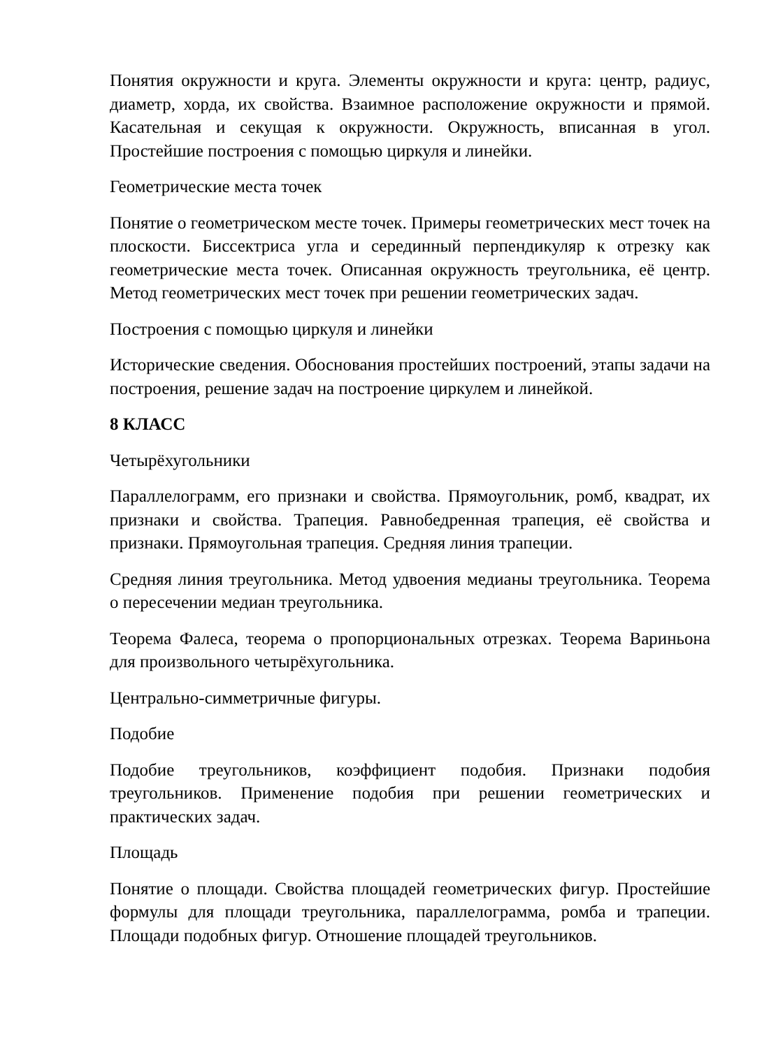Понятия окружности и круга. Элементы окружности и круга: центр, радиус, диаметр, хорда, их свойства. Взаимное расположение окружности и прямой. Касательная и секущая к окружности. Окружность, вписанная в угол. Простейшие построения с помощью циркуля и линейки.
Геометрические места точек
Понятие о геометрическом месте точек. Примеры геометрических мест точек на плоскости. Биссектриса угла и серединный перпендикуляр к отрезку как геометрические места точек. Описанная окружность треугольника, её центр. Метод геометрических мест точек при решении геометрических задач.
Построения с помощью циркуля и линейки
Исторические сведения. Обоснования простейших построений, этапы задачи на построения, решение задач на построение циркулем и линейкой.
8 КЛАСС
Четырёхугольники
Параллелограмм, его признаки и свойства. Прямоугольник, ромб, квадрат, их признаки и свойства. Трапеция. Равнобедренная трапеция, её свойства и признаки. Прямоугольная трапеция. Средняя линия трапеции.
Средняя линия треугольника. Метод удвоения медианы треугольника. Теорема о пересечении медиан треугольника.
Теорема Фалеса, теорема о пропорциональных отрезках. Теорема Вариньона для произвольного четырёхугольника.
Центрально-симметричные фигуры.
Подобие
Подобие треугольников, коэффициент подобия. Признаки подобия треугольников. Применение подобия при решении геометрических и практических задач.
Площадь
Понятие о площади. Свойства площадей геометрических фигур. Простейшие формулы для площади треугольника, параллелограмма, ромба и трапеции. Площади подобных фигур. Отношение площадей треугольников.